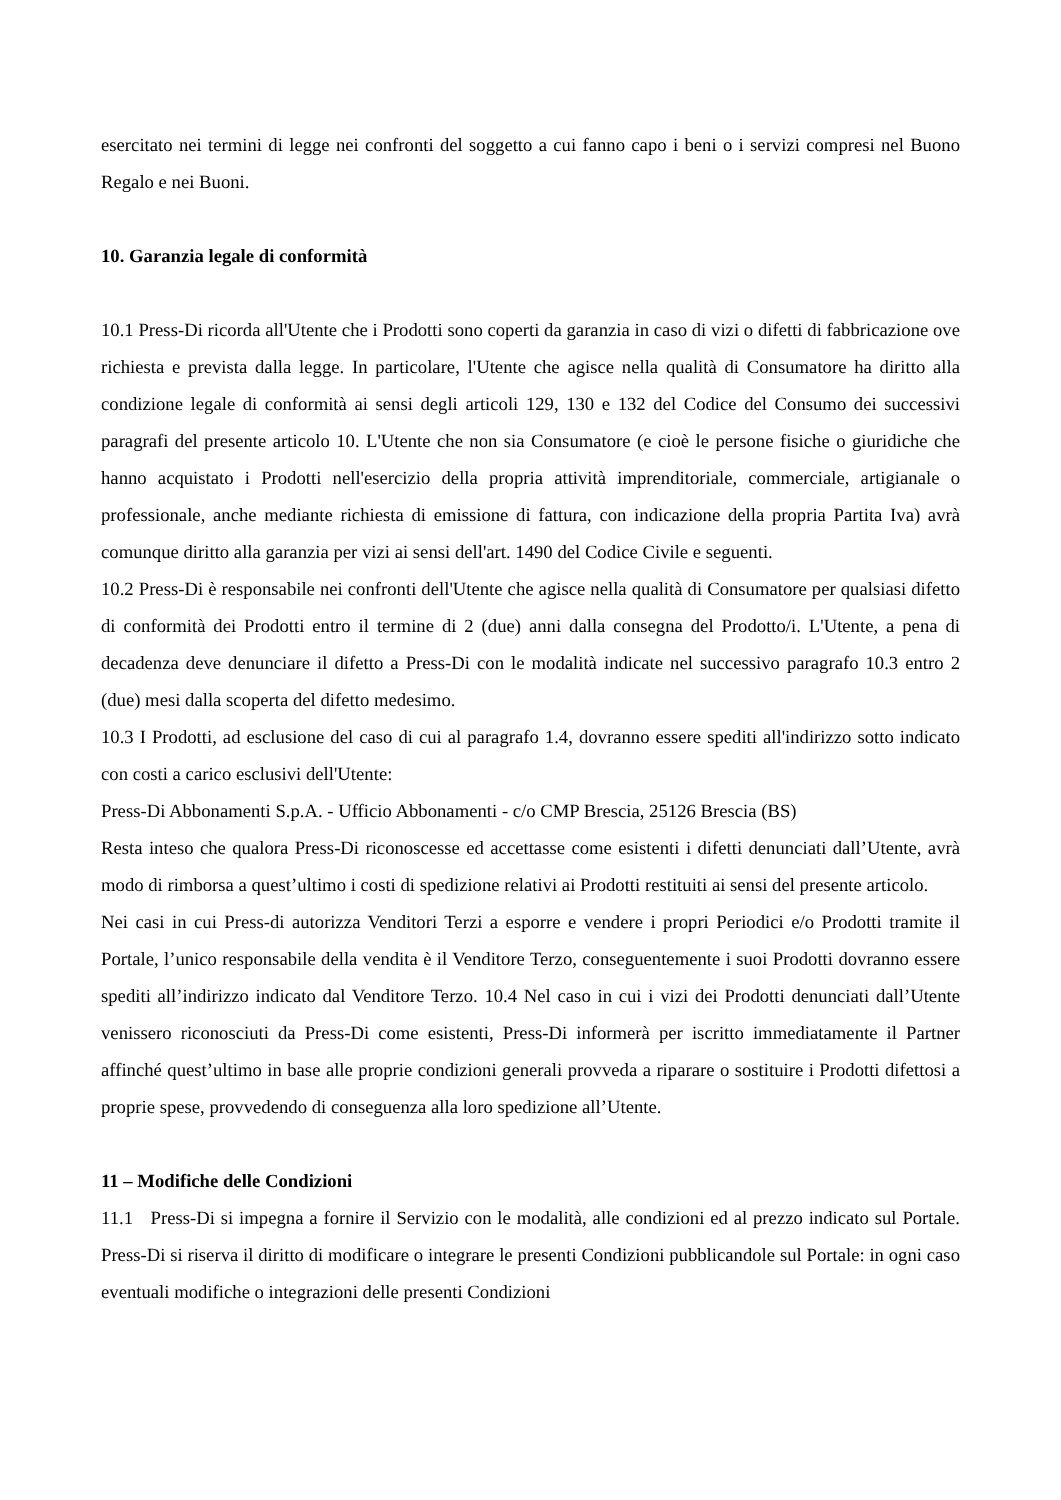esercitato nei termini di legge nei confronti del soggetto a cui fanno capo i beni o i servizi compresi nel Buono Regalo e nei Buoni.
10. Garanzia legale di conformità
10.1 Press-Di ricorda all'Utente che i Prodotti sono coperti da garanzia in caso di vizi o difetti di fabbricazione ove richiesta e prevista dalla legge. In particolare, l'Utente che agisce nella qualità di Consumatore ha diritto alla condizione legale di conformità ai sensi degli articoli 129, 130 e 132 del Codice del Consumo dei successivi paragrafi del presente articolo 10. L'Utente che non sia Consumatore (e cioè le persone fisiche o giuridiche che hanno acquistato i Prodotti nell'esercizio della propria attività imprenditoriale, commerciale, artigianale o professionale, anche mediante richiesta di emissione di fattura, con indicazione della propria Partita Iva) avrà comunque diritto alla garanzia per vizi ai sensi dell'art. 1490 del Codice Civile e seguenti.
10.2 Press-Di è responsabile nei confronti dell'Utente che agisce nella qualità di Consumatore per qualsiasi difetto di conformità dei Prodotti entro il termine di 2 (due) anni dalla consegna del Prodotto/i. L'Utente, a pena di decadenza deve denunciare il difetto a Press-Di con le modalità indicate nel successivo paragrafo 10.3 entro 2 (due) mesi dalla scoperta del difetto medesimo.
10.3 I Prodotti, ad esclusione del caso di cui al paragrafo 1.4, dovranno essere spediti all'indirizzo sotto indicato con costi a carico esclusivi dell'Utente:
Press-Di Abbonamenti S.p.A. - Ufficio Abbonamenti - c/o CMP Brescia, 25126 Brescia (BS)
Resta inteso che qualora Press-Di riconoscesse ed accettasse come esistenti i difetti denunciati dall’Utente, avrà modo di rimborsa a quest’ultimo i costi di spedizione relativi ai Prodotti restituiti ai sensi del presente articolo.
Nei casi in cui Press-di autorizza Venditori Terzi a esporre e vendere i propri Periodici e/o Prodotti tramite il Portale, l’unico responsabile della vendita è il Venditore Terzo, conseguentemente i suoi Prodotti dovranno essere spediti all’indirizzo indicato dal Venditore Terzo. 10.4 Nel caso in cui i vizi dei Prodotti denunciati dall’Utente venissero riconosciuti da Press-Di come esistenti, Press-Di informerà per iscritto immediatamente il Partner affinché quest’ultimo in base alle proprie condizioni generali provveda a riparare o sostituire i Prodotti difettosi a proprie spese, provvedendo di conseguenza alla loro spedizione all’Utente.
11 – Modifiche delle Condizioni
11.1 Press-Di si impegna a fornire il Servizio con le modalità, alle condizioni ed al prezzo indicato sul Portale. Press-Di si riserva il diritto di modificare o integrare le presenti Condizioni pubblicandole sul Portale: in ogni caso eventuali modifiche o integrazioni delle presenti Condizioni